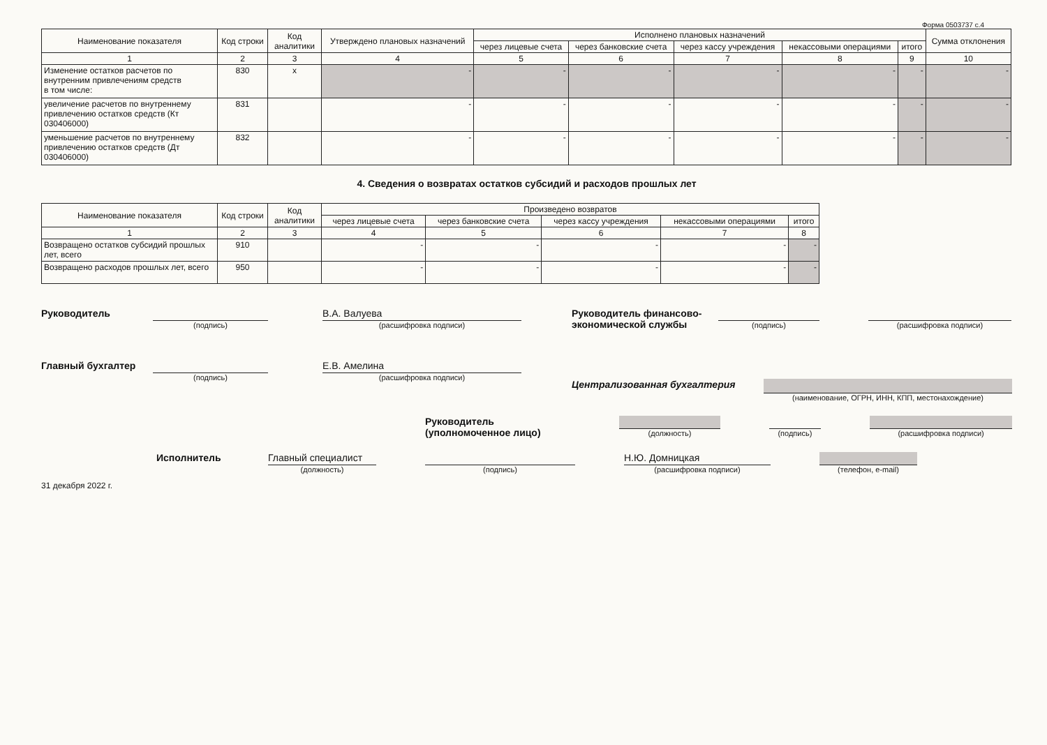Форма 0503737 с.4
| Наименование показателя | Код строки | Код аналитики | Утверждено плановых назначений | Исполнено плановых назначений | | | | | Сумма отклонения |
| --- | --- | --- | --- | --- | --- | --- | --- | --- | --- |
| | | | | через лицевые счета | через банковские счета | через кассу учреждения | некассовыми операциями | итого | |
| 1 | 2 | 3 | 4 | 5 | 6 | 7 | 8 | 9 | 10 |
| Изменение остатков расчетов по внутренним привлечениям средств в том числе: | 830 | x | - | - | - | - | - | - | - |
| увеличение расчетов по внутреннему привлечению остатков средств (Кт 030406000) | 831 | | - | - | - | - | - | - | - |
| уменьшение расчетов по внутреннему привлечению остатков средств (Дт 030406000) | 832 | | - | - | - | - | - | - | - |
4. Сведения о возвратах остатков субсидий и расходов прошлых лет
| Наименование показателя | Код строки | Код аналитики | Произведено возвратов | | | | |
| --- | --- | --- | --- | --- | --- | --- | --- |
| | | | через лицевые счета | через банковские счета | через кассу учреждения | некассовыми операциями | итого |
| 1 | 2 | 3 | 4 | 5 | 6 | 7 | 8 |
| Возвращено остатков субсидий прошлых лет, всего | 910 | | - | - | - | - | - |
| Возвращено расходов прошлых лет, всего | 950 | | - | - | - | - | - |
Руководитель
(подпись)
В.А. Валуева
(расшифровка подписи)
Главный бухгалтер
(подпись)
Е.В. Амелина
(расшифровка подписи)
Руководитель финансово-экономической службы
(подпись) (расшифровка подписи)
Централизованная бухгалтерия
(наименование, ОГРН, ИНН, КПП, местонахождение)
Руководитель
(уполномоченное лицо)
(должность) (подпись)
(расшифровка подписи)
Исполнитель Главный специалист
(должность)
(подпись)
Н.Ю. Домницкая
(расшифровка подписи)
(телефон, e-mail)
31 декабря 2022 г.